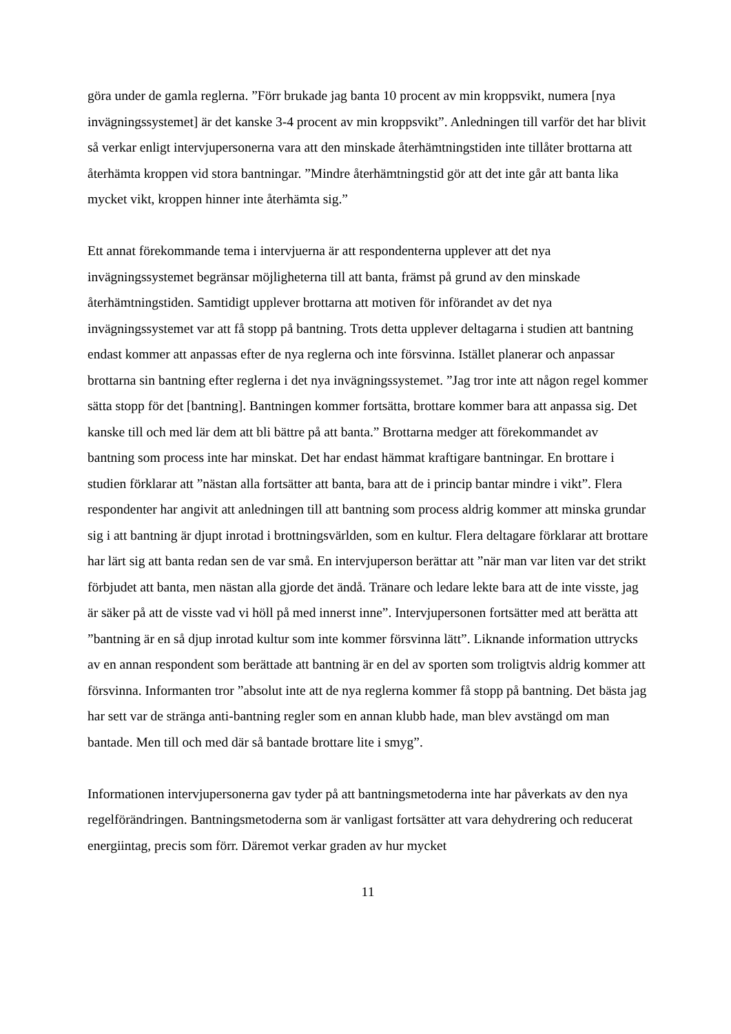göra under de gamla reglerna. ”Förr brukade jag banta 10 procent av min kroppsvikt, numera [nya invägningssystemet] är det kanske 3-4 procent av min kroppsvikt”. Anledningen till varför det har blivit så verkar enligt intervjupersonerna vara att den minskade återhämtningstiden inte tillåter brottarna att återhämta kroppen vid stora bantningar. ”Mindre återhämtningstid gör att det inte går att banta lika mycket vikt, kroppen hinner inte återhämta sig.”
Ett annat förekommande tema i intervjuerna är att respondenterna upplever att det nya invägningssystemet begränsar möjligheterna till att banta, främst på grund av den minskade återhämtningstiden. Samtidigt upplever brottarna att motiven för införandet av det nya invägningssystemet var att få stopp på bantning. Trots detta upplever deltagarna i studien att bantning endast kommer att anpassas efter de nya reglerna och inte försvinna. Istället planerar och anpassar brottarna sin bantning efter reglerna i det nya invägningssystemet. ”Jag tror inte att någon regel kommer sätta stopp för det [bantning]. Bantningen kommer fortsätta, brottare kommer bara att anpassa sig. Det kanske till och med lär dem att bli bättre på att banta.” Brottarna medger att förekommandet av bantning som process inte har minskat. Det har endast hämmat kraftigare bantningar. En brottare i studien förklarar att ”nästan alla fortsätter att banta, bara att de i princip bantar mindre i vikt”. Flera respondenter har angivit att anledningen till att bantning som process aldrig kommer att minska grundar sig i att bantning är djupt inrotad i brottningsvärlden, som en kultur. Flera deltagare förklarar att brottare har lärt sig att banta redan sen de var små. En intervjuperson berättar att ”när man var liten var det strikt förbjudet att banta, men nästan alla gjorde det ändå. Tränare och ledare lekte bara att de inte visste, jag är säker på att de visste vad vi höll på med innerst inne”. Intervjupersonen fortsätter med att berätta att ”bantning är en så djup inrotad kultur som inte kommer försvinna lätt”. Liknande information uttrycks av en annan respondent som berättade att bantning är en del av sporten som troligtvis aldrig kommer att försvinna. Informanten tror ”absolut inte att de nya reglerna kommer få stopp på bantning. Det bästa jag har sett var de stränga anti-bantning regler som en annan klubb hade, man blev avstängd om man bantade. Men till och med där så bantade brottare lite i smyg”.
Informationen intervjupersonerna gav tyder på att bantningsmetoderna inte har påverkats av den nya regelförändringen. Bantningsmetoderna som är vanligast fortsätter att vara dehydrering och reducerat energiintag, precis som förr. Däremot verkar graden av hur mycket
11